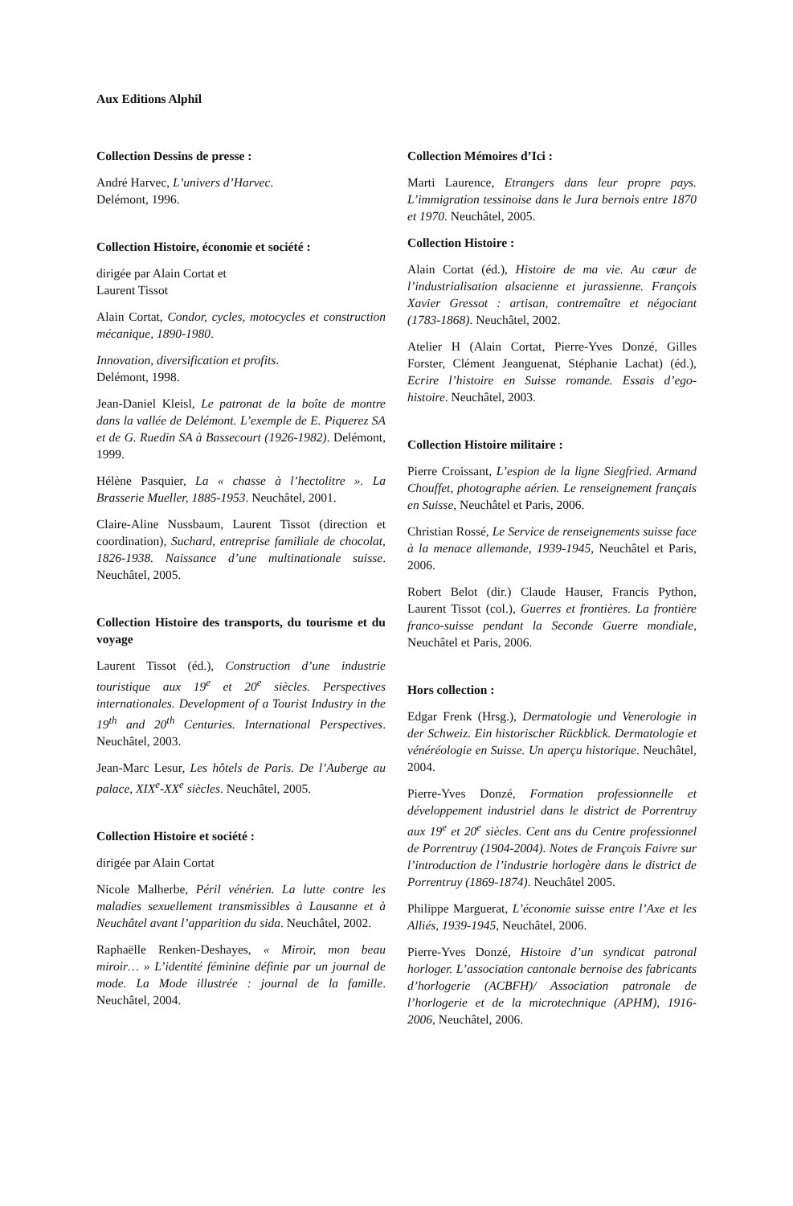Aux Editions Alphil
Collection Dessins de presse :
André Harvec, L’univers d’Harvec.
Delémont, 1996.
Collection Histoire, économie et société :
dirigée par Alain Cortat et
Laurent Tissot
Alain Cortat, Condor, cycles, motocycles et construction mécanique, 1890-1980.
Innovation, diversification et profits.
Delémont, 1998.
Jean-Daniel Kleisl, Le patronat de la boîte de montre dans la vallée de Delémont. L’exemple de E. Piquerez SA et de G. Ruedin SA à Bassecourt (1926-1982). Delémont, 1999.
Hélène Pasquier, La « chasse à l’hectolitre ». La Brasserie Mueller, 1885-1953. Neuchâtel, 2001.
Claire-Aline Nussbaum, Laurent Tissot (direction et coordination), Suchard, entreprise familiale de chocolat, 1826-1938. Naissance d’une multinationale suisse. Neuchâtel, 2005.
Collection Histoire des transports, du tourisme et du voyage
Laurent Tissot (éd.), Construction d’une industrie touristique aux 19<sup>e</sup> et 20<sup>e</sup> siècles. Perspectives internationales. Development of a Tourist Industry in the 19<sup>th</sup> and 20<sup>th</sup> Centuries. International Perspectives. Neuchâtel, 2003.
Jean-Marc Lesur, Les hôtels de Paris. De l’Auberge au palace, XIX<sup>e</sup>-XX<sup>e</sup> siècles. Neuchâtel, 2005.
Collection Histoire et société :
dirigée par Alain Cortat
Nicole Malherbe, Péril vénérien. La lutte contre les maladies sexuellement transmissibles à Lausanne et à Neuchâtel avant l’apparition du sida. Neuchâtel, 2002.
Raphaëlle Renken-Deshayes, « Miroir, mon beau miroir… » L’identité féminine définie par un journal de mode. La Mode illustrée : journal de la famille. Neuchâtel, 2004.
Collection Mémoires d’Ici :
Marti Laurence, Etrangers dans leur propre pays. L’immigration tessinoise dans le Jura bernois entre 1870 et 1970. Neuchâtel, 2005.
Collection Histoire :
Alain Cortat (éd.), Histoire de ma vie. Au cœur de l’industrialisation alsacienne et jurassienne. François Xavier Gressot : artisan, contremaître et négociant (1783-1868). Neuchâtel, 2002.
Atelier H (Alain Cortat, Pierre-Yves Donzé, Gilles Forster, Clément Jeanguenat, Stéphanie Lachat) (éd.), Ecrire l’histoire en Suisse romande. Essais d’ego-histoire. Neuchâtel, 2003.
Collection Histoire militaire :
Pierre Croissant, L’espion de la ligne Siegfried. Armand Chouffet, photographe aérien. Le renseignement français en Suisse, Neuchâtel et Paris, 2006.
Christian Rossé, Le Service de renseignements suisse face à la menace allemande, 1939-1945, Neuchâtel et Paris, 2006.
Robert Belot (dir.) Claude Hauser, Francis Python, Laurent Tissot (col.), Guerres et frontières. La frontière franco-suisse pendant la Seconde Guerre mondiale, Neuchâtel et Paris, 2006.
Hors collection :
Edgar Frenk (Hrsg.), Dermatologie und Venerologie in der Schweiz. Ein historischer Rückblick. Dermatologie et vénéréologie en Suisse. Un aperçu historique. Neuchâtel, 2004.
Pierre-Yves Donzé, Formation professionnelle et développement industriel dans le district de Porrentruy aux 19<sup>e</sup> et 20<sup>e</sup> siècles. Cent ans du Centre professionnel de Porrentruy (1904-2004). Notes de François Faivre sur l’introduction de l’industrie horlogère dans le district de Porrentruy (1869-1874). Neuchâtel 2005.
Philippe Marguerat, L’économie suisse entre l’Axe et les Alliés, 1939-1945, Neuchâtel, 2006.
Pierre-Yves Donzé, Histoire d’un syndicat patronal horloger. L’association cantonale bernoise des fabricants d’horlogerie (ACBFH)/ Association patronale de l’horlogerie et de la microtechnique (APHM), 1916-2006, Neuchâtel, 2006.